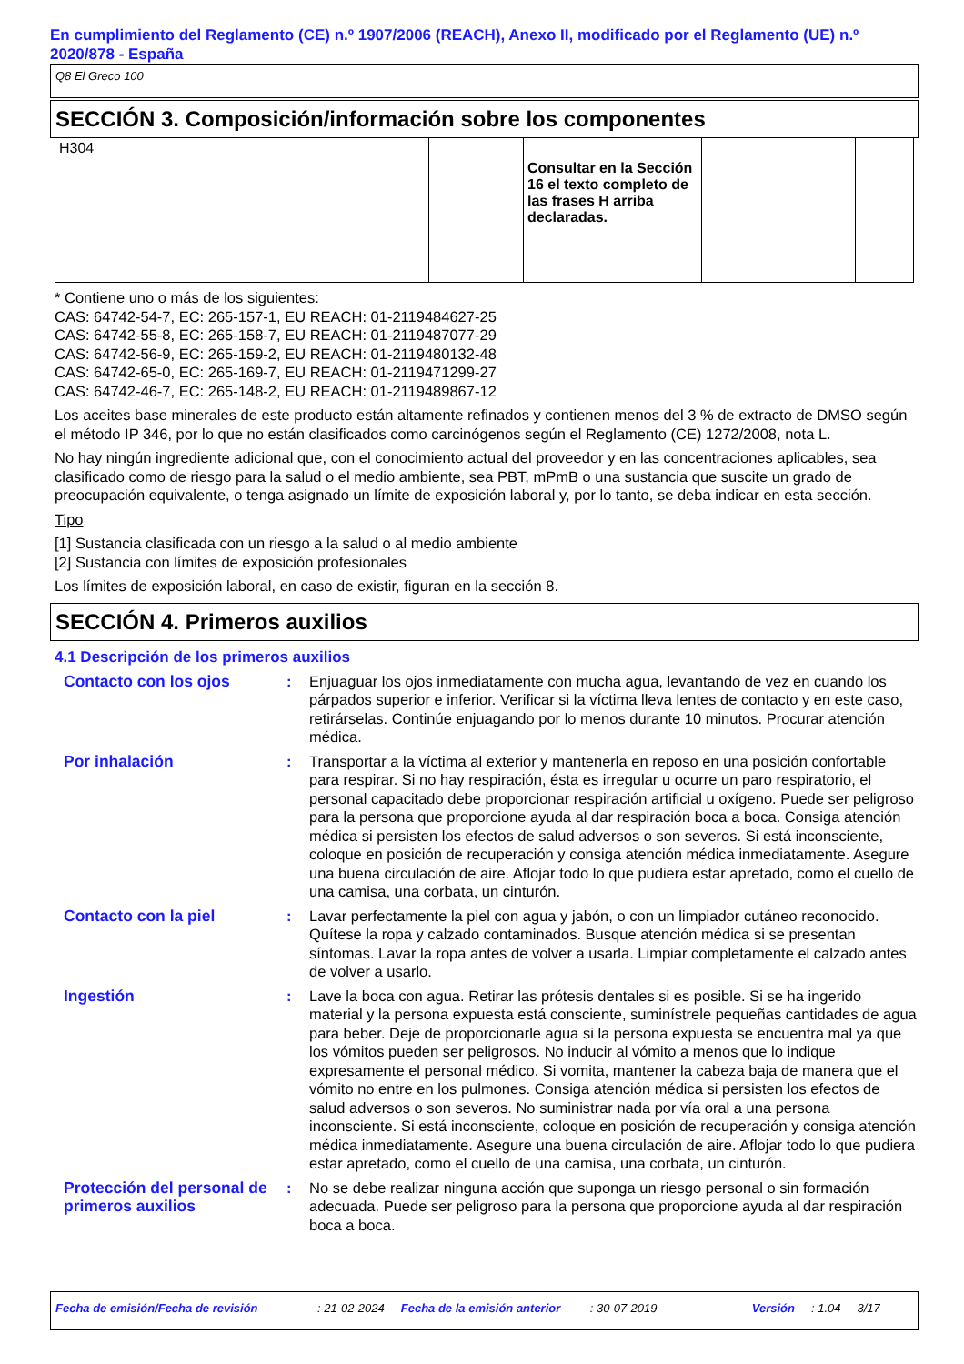En cumplimiento del Reglamento (CE) n.º 1907/2006 (REACH), Anexo II, modificado por el Reglamento (UE) n.º 2020/878 - España
Q8 El Greco 100
SECCIÓN 3. Composición/información sobre los componentes
| H304 | | | Consultar en la Sección 16 el texto completo de las frases H arriba declaradas. | | |
* Contiene uno o más de los siguientes:
CAS: 64742-54-7, EC: 265-157-1, EU REACH: 01-2119484627-25
CAS: 64742-55-8, EC: 265-158-7, EU REACH: 01-2119487077-29
CAS: 64742-56-9, EC: 265-159-2, EU REACH: 01-2119480132-48
CAS: 64742-65-0, EC: 265-169-7, EU REACH: 01-2119471299-27
CAS: 64742-46-7, EC: 265-148-2, EU REACH: 01-2119489867-12
Los aceites base minerales de este producto están altamente refinados y contienen menos del 3 % de extracto de DMSO según el método IP 346, por lo que no están clasificados como carcinógenos según el Reglamento (CE) 1272/2008, nota L.
No hay ningún ingrediente adicional que, con el conocimiento actual del proveedor y en las concentraciones aplicables, sea clasificado como de riesgo para la salud o el medio ambiente, sea PBT, mPmB o una sustancia que suscite un grado de preocupación equivalente, o tenga asignado un límite de exposición laboral y, por lo tanto, se deba indicar en esta sección.
Tipo
[1] Sustancia clasificada con un riesgo a la salud o al medio ambiente
[2] Sustancia con límites de exposición profesionales
Los límites de exposición laboral, en caso de existir, figuran en la sección 8.
SECCIÓN 4. Primeros auxilios
4.1 Descripción de los primeros auxilios
Contacto con los ojos : Enjuaguar los ojos inmediatamente con mucha agua, levantando de vez en cuando los párpados superior e inferior. Verificar si la víctima lleva lentes de contacto y en este caso, retirárselas. Continúe enjuagando por lo menos durante 10 minutos. Procurar atención médica.
Por inhalación : Transportar a la víctima al exterior y mantenerla en reposo en una posición confortable para respirar. Si no hay respiración, ésta es irregular u ocurre un paro respiratorio, el personal capacitado debe proporcionar respiración artificial u oxígeno. Puede ser peligroso para la persona que proporcione ayuda al dar respiración boca a boca. Consiga atención médica si persisten los efectos de salud adversos o son severos. Si está inconsciente, coloque en posición de recuperación y consiga atención médica inmediatamente. Asegure una buena circulación de aire. Aflojar todo lo que pudiera estar apretado, como el cuello de una camisa, una corbata, un cinturón.
Contacto con la piel : Lavar perfectamente la piel con agua y jabón, o con un limpiador cutáneo reconocido. Quítese la ropa y calzado contaminados. Busque atención médica si se presentan síntomas. Lavar la ropa antes de volver a usarla. Limpiar completamente el calzado antes de volver a usarlo.
Ingestión : Lave la boca con agua. Retirar las prótesis dentales si es posible. Si se ha ingerido material y la persona expuesta está consciente, suminístrele pequeñas cantidades de agua para beber. Deje de proporcionarle agua si la persona expuesta se encuentra mal ya que los vómitos pueden ser peligrosos. No inducir al vómito a menos que lo indique expresamente el personal médico. Si vomita, mantener la cabeza baja de manera que el vómito no entre en los pulmones. Consiga atención médica si persisten los efectos de salud adversos o son severos. No suministrar nada por vía oral a una persona inconsciente. Si está inconsciente, coloque en posición de recuperación y consiga atención médica inmediatamente. Asegure una buena circulación de aire. Aflojar todo lo que pudiera estar apretado, como el cuello de una camisa, una corbata, un cinturón.
Protección del personal de primeros auxilios
: No se debe realizar ninguna acción que suponga un riesgo personal o sin formación adecuada. Puede ser peligroso para la persona que proporcione ayuda al dar respiración boca a boca.
Fecha de emisión/Fecha de revisión: 21-02-2024 Fecha de la emisión anterior: 30-07-2019 Versión: 1.04 3/17